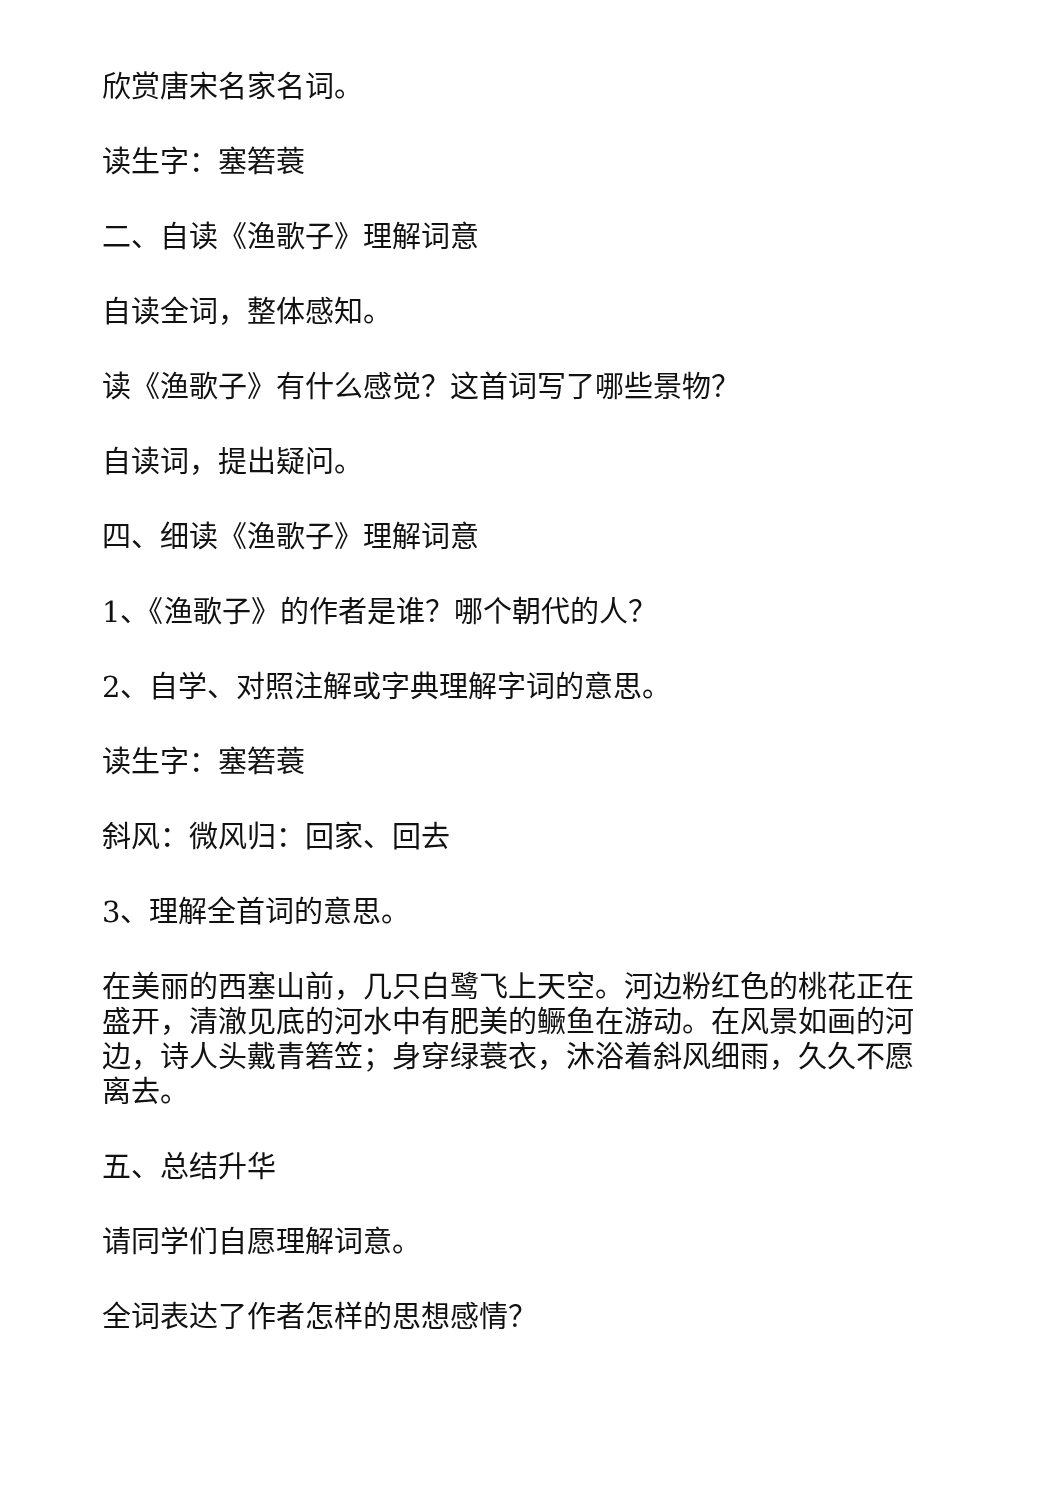欣赏唐宋名家名词。
读生字：塞箬蓑
二、自读《渔歌子》理解词意
自读全词，整体感知。
读《渔歌子》有什么感觉？这首词写了哪些景物？
自读词，提出疑问。
四、细读《渔歌子》理解词意
1、《渔歌子》的作者是谁？哪个朝代的人？
2、自学、对照注解或字典理解字词的意思。
读生字：塞箬蓑
斜风：微风归：回家、回去
3、理解全首词的意思。
在美丽的西塞山前，几只白鹭飞上天空。河边粉红色的桃花正在盛开，清澈见底的河水中有肥美的鳜鱼在游动。在风景如画的河边，诗人头戴青箬笠；身穿绿蓑衣，沐浴着斜风细雨，久久不愿离去。
五、总结升华
请同学们自愿理解词意。
全词表达了作者怎样的思想感情？